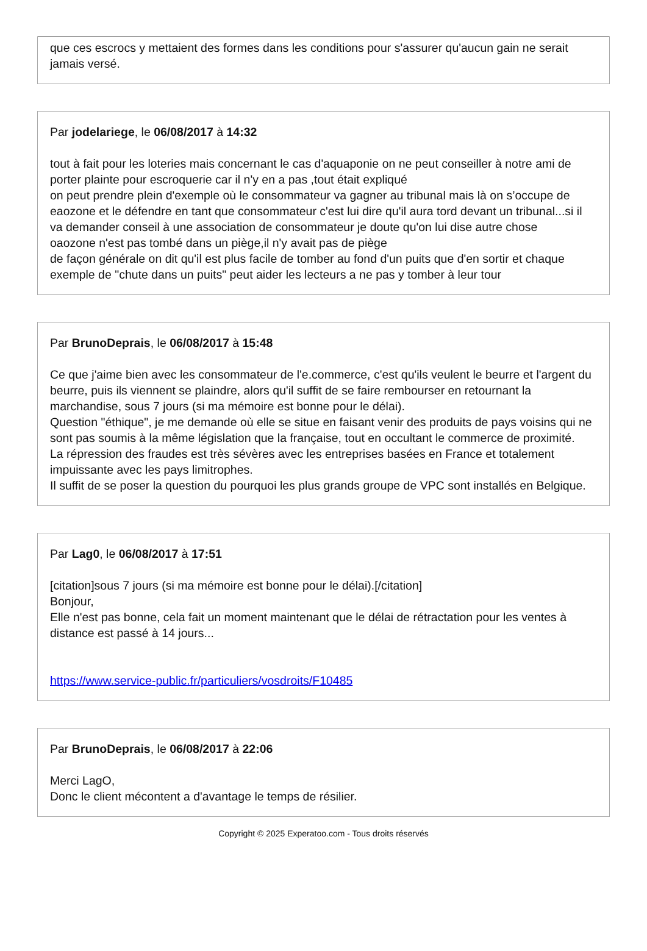que ces escrocs y mettaient des formes dans les conditions pour s'assurer qu'aucun gain ne serait jamais versé.
Par jodelariege, le 06/08/2017 à 14:32
tout à fait pour les loteries mais concernant le cas d'aquaponie on ne peut conseiller à notre ami de porter plainte pour escroquerie car il n'y en a pas ,tout était expliqué
on peut prendre plein d'exemple où le consommateur va gagner au tribunal mais là on s’occupe de eaozone et le défendre en tant que consommateur c'est lui dire qu'il aura tord devant un tribunal...si il va demander conseil à une association de consommateur je doute qu'on lui dise autre chose
oaozone n'est pas tombé dans un piège,il n'y avait pas de piège
de façon générale on dit qu'il est plus facile de tomber au fond d'un puits que d'en sortir et chaque exemple de "chute dans un puits" peut aider les lecteurs a ne pas y tomber à leur tour
Par BrunoDeprais, le 06/08/2017 à 15:48
Ce que j'aime bien avec les consommateur de l'e.commerce, c'est qu'ils veulent le beurre et l'argent du beurre, puis ils viennent se plaindre, alors qu'il suffit de se faire rembourser en retournant la marchandise, sous 7 jours (si ma mémoire est bonne pour le délai).
Question "éthique", je me demande où elle se situe en faisant venir des produits de pays voisins qui ne sont pas soumis à la même législation que la française, tout en occultant le commerce de proximité.
La répression des fraudes est très sévères avec les entreprises basées en France et totalement impuissante avec les pays limitrophes.
Il suffit de se poser la question du pourquoi les plus grands groupe de VPC sont installés en Belgique.
Par Lag0, le 06/08/2017 à 17:51
[citation]sous 7 jours (si ma mémoire est bonne pour le délai).[/citation]
Bonjour,
Elle n'est pas bonne, cela fait un moment maintenant que le délai de rétractation pour les ventes à distance est passé à 14 jours...
https://www.service-public.fr/particuliers/vosdroits/F10485
Par BrunoDeprais, le 06/08/2017 à 22:06
Merci LagO,
Donc le client mécontent a d'avantage le temps de résilier.
Copyright © 2025 Experatoo.com - Tous droits réservés